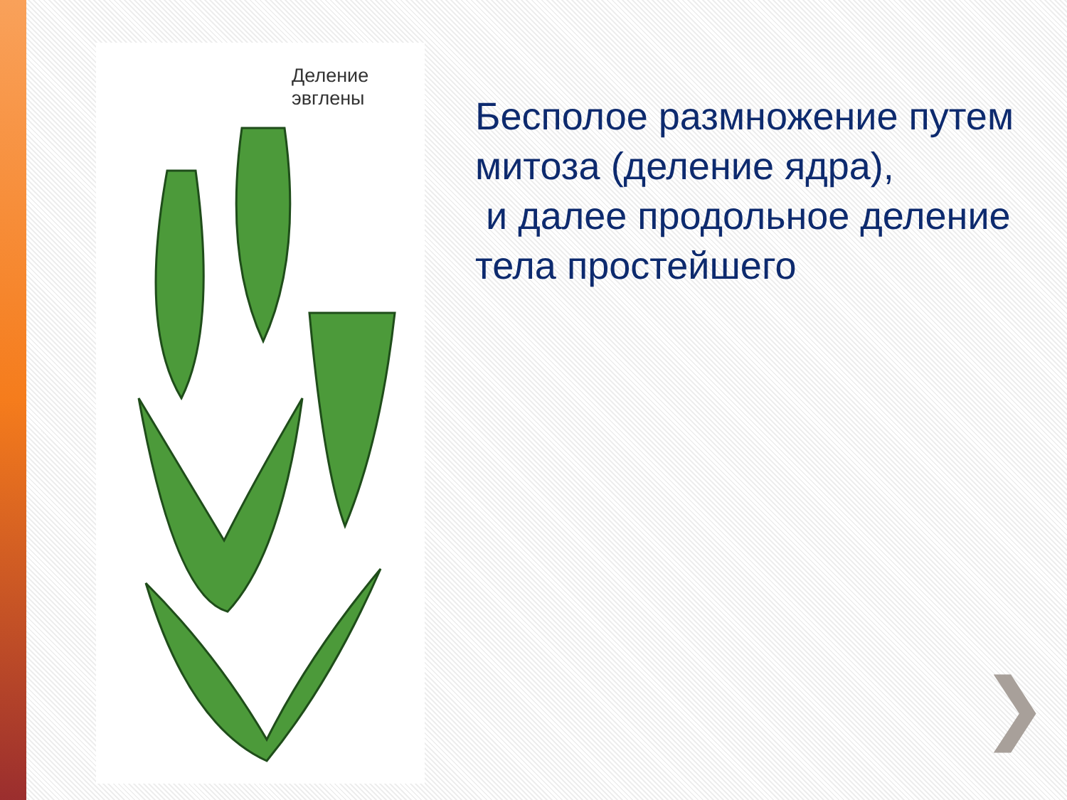Деление
эвглены
Бесполое размножение путем митоза (деление ядра),
и далее продольное деление тела простейшего
❯